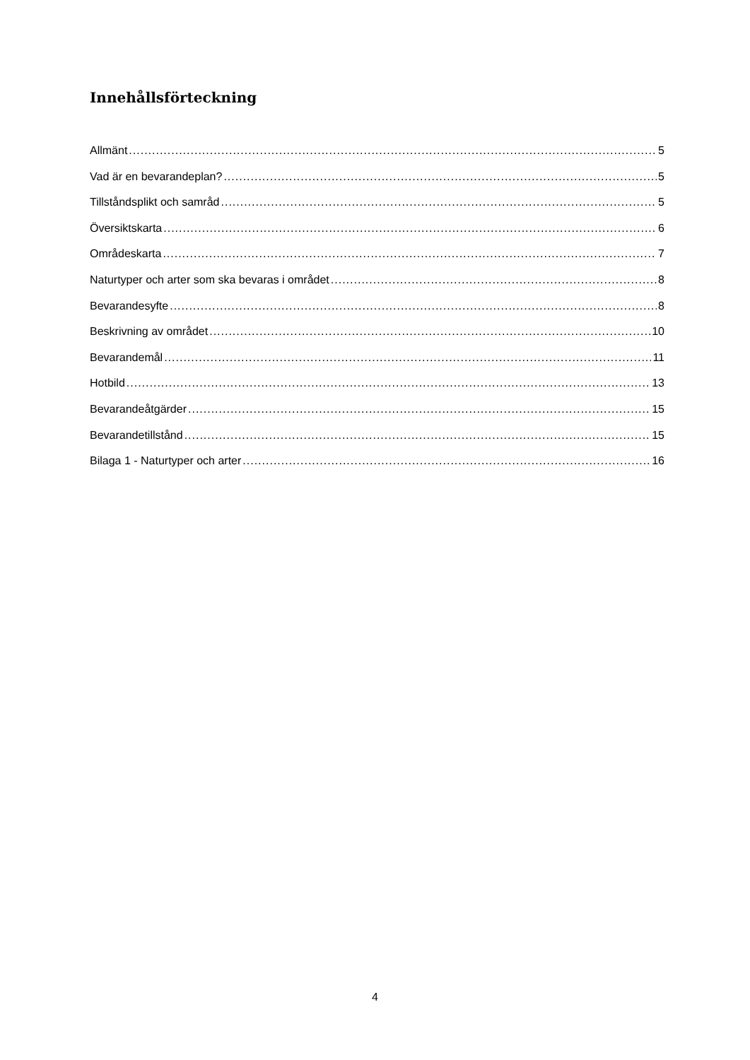Innehållsförteckning
Allmänt 5
Vad är en bevarandeplan? 5
Tillståndsplikt och samråd 5
Översiktskarta 6
Områdeskarta 7
Naturtyper och arter som ska bevaras i området 8
Bevarandesyfte 8
Beskrivning av området 10
Bevarandemål 11
Hotbild 13
Bevarandeåtgärder 15
Bevarandetillstånd 15
Bilaga 1 - Naturtyper och arter 16
4